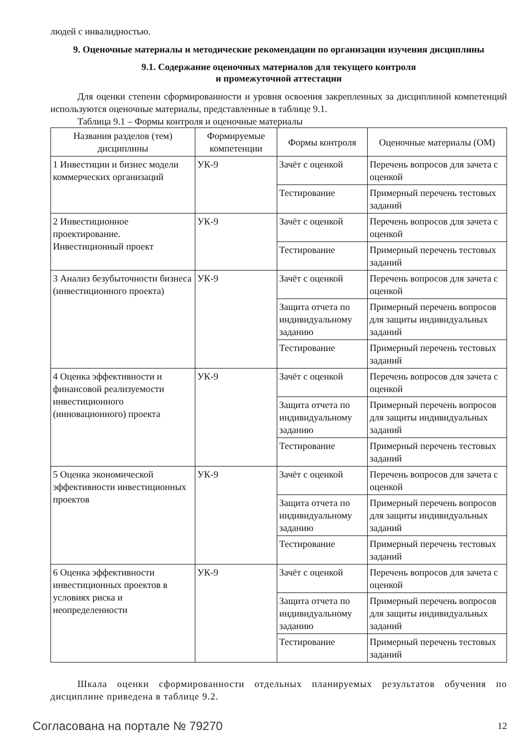людей с инвалидностью.
9. Оценочные материалы и методические рекомендации по организации изучения дисциплины
9.1. Содержание оценочных материалов для текущего контроля
и промежуточной аттестации
Для оценки степени сформированности и уровня освоения закрепленных за дисциплиной компетенций используются оценочные материалы, представленные в таблице 9.1.
Таблица 9.1 – Формы контроля и оценочные материалы
| Названия разделов (тем) дисциплины | Формируемые компетенции | Формы контроля | Оценочные материалы (ОМ) |
| --- | --- | --- | --- |
| 1 Инвестиции и бизнес модели коммерческих организаций | УК-9 | Зачёт с оценкой | Перечень вопросов для зачета с оценкой |
| | | Тестирование | Примерный перечень тестовых заданий |
| 2 Инвестиционное проектирование. Инвестиционный проект | УК-9 | Зачёт с оценкой | Перечень вопросов для зачета с оценкой |
| | | Тестирование | Примерный перечень тестовых заданий |
| 3 Анализ безубыточности бизнеса (инвестиционного проекта) | УК-9 | Зачёт с оценкой | Перечень вопросов для зачета с оценкой |
| | | Защита отчета по индивидуальному заданию | Примерный перечень вопросов для защиты индивидуальных заданий |
| | | Тестирование | Примерный перечень тестовых заданий |
| 4 Оценка эффективности и финансовой реализуемости инвестиционного (инновационного) проекта | УК-9 | Зачёт с оценкой | Перечень вопросов для зачета с оценкой |
| | | Защита отчета по индивидуальному заданию | Примерный перечень вопросов для защиты индивидуальных заданий |
| | | Тестирование | Примерный перечень тестовых заданий |
| 5 Оценка экономической эффективности инвестиционных проектов | УК-9 | Зачёт с оценкой | Перечень вопросов для зачета с оценкой |
| | | Защита отчета по индивидуальному заданию | Примерный перечень вопросов для защиты индивидуальных заданий |
| | | Тестирование | Примерный перечень тестовых заданий |
| 6 Оценка эффективности инвестиционных проектов в условиях риска и неопределенности | УК-9 | Зачёт с оценкой | Перечень вопросов для зачета с оценкой |
| | | Защита отчета по индивидуальному заданию | Примерный перечень вопросов для защиты индивидуальных заданий |
| | | Тестирование | Примерный перечень тестовых заданий |
Шкала оценки сформированности отдельных планируемых результатов обучения по дисциплине приведена в таблице 9.2.
Согласована на портале № 79270 12